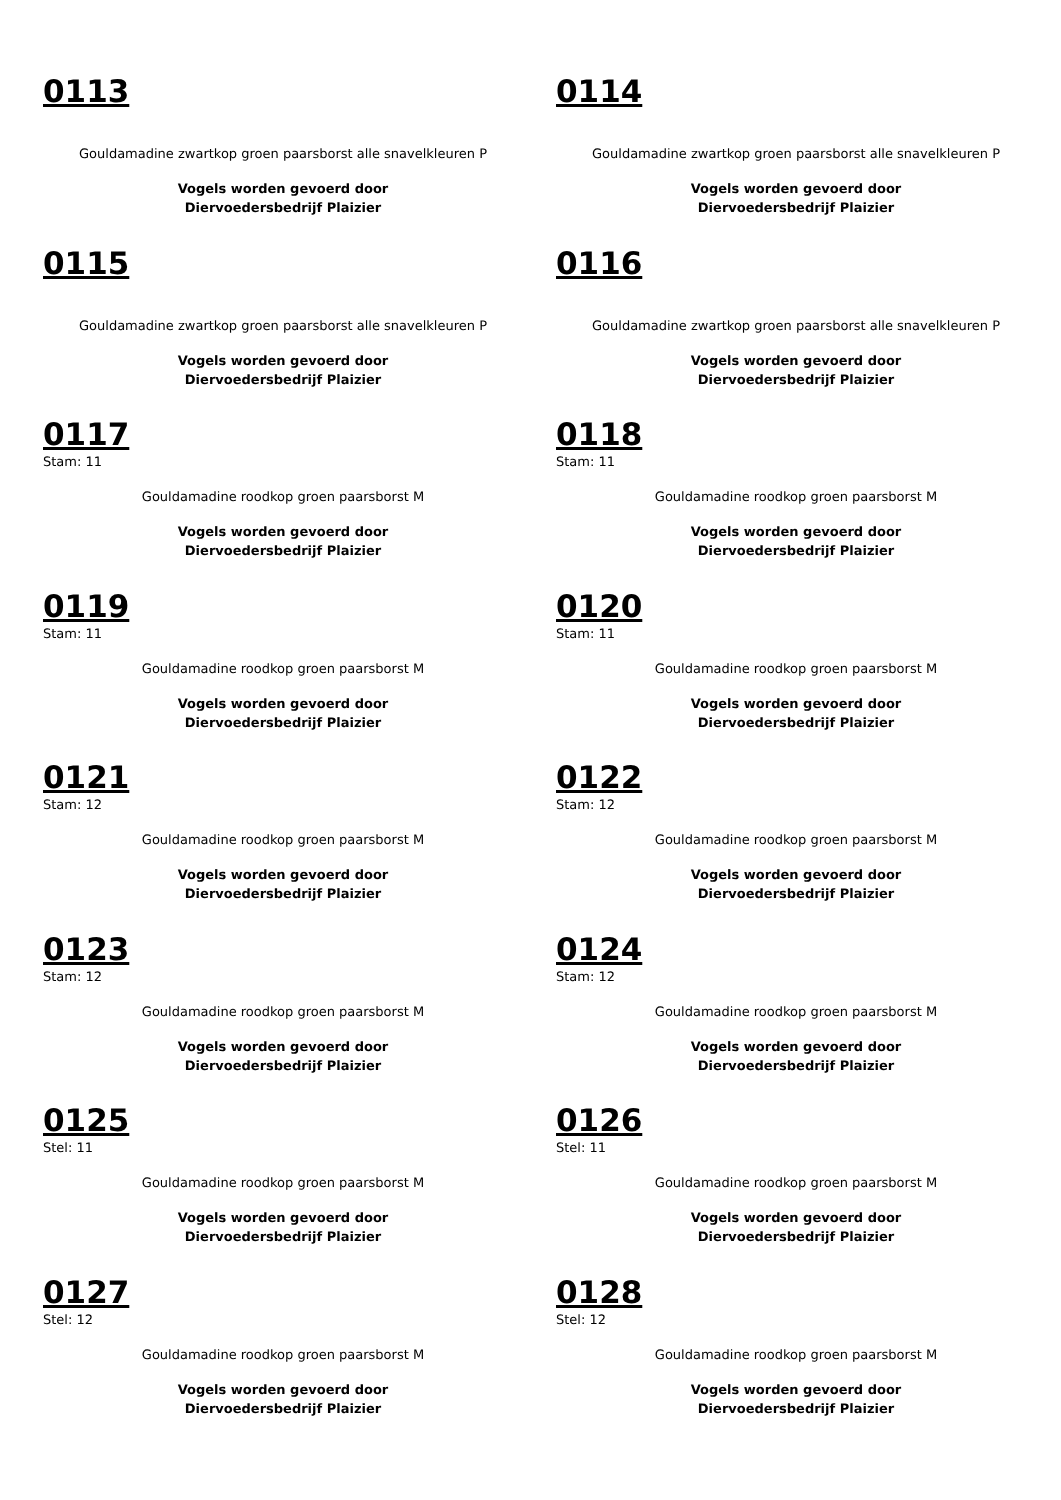0113
Gouldamadine zwartkop groen paarsborst alle snavelkleuren P
Vogels worden gevoerd door
Diervoedersbedrijf Plaizier
0114
Gouldamadine zwartkop groen paarsborst alle snavelkleuren P
Vogels worden gevoerd door
Diervoedersbedrijf Plaizier
0115
Gouldamadine zwartkop groen paarsborst alle snavelkleuren P
Vogels worden gevoerd door
Diervoedersbedrijf Plaizier
0116
Gouldamadine zwartkop groen paarsborst alle snavelkleuren P
Vogels worden gevoerd door
Diervoedersbedrijf Plaizier
0117
Stam: 11
Gouldamadine roodkop groen paarsborst M
Vogels worden gevoerd door
Diervoedersbedrijf Plaizier
0118
Stam: 11
Gouldamadine roodkop groen paarsborst M
Vogels worden gevoerd door
Diervoedersbedrijf Plaizier
0119
Stam: 11
Gouldamadine roodkop groen paarsborst M
Vogels worden gevoerd door
Diervoedersbedrijf Plaizier
0120
Stam: 11
Gouldamadine roodkop groen paarsborst M
Vogels worden gevoerd door
Diervoedersbedrijf Plaizier
0121
Stam: 12
Gouldamadine roodkop groen paarsborst M
Vogels worden gevoerd door
Diervoedersbedrijf Plaizier
0122
Stam: 12
Gouldamadine roodkop groen paarsborst M
Vogels worden gevoerd door
Diervoedersbedrijf Plaizier
0123
Stam: 12
Gouldamadine roodkop groen paarsborst M
Vogels worden gevoerd door
Diervoedersbedrijf Plaizier
0124
Stam: 12
Gouldamadine roodkop groen paarsborst M
Vogels worden gevoerd door
Diervoedersbedrijf Plaizier
0125
Stel: 11
Gouldamadine roodkop groen paarsborst M
Vogels worden gevoerd door
Diervoedersbedrijf Plaizier
0126
Stel: 11
Gouldamadine roodkop groen paarsborst M
Vogels worden gevoerd door
Diervoedersbedrijf Plaizier
0127
Stel: 12
Gouldamadine roodkop groen paarsborst M
Vogels worden gevoerd door
Diervoedersbedrijf Plaizier
0128
Stel: 12
Gouldamadine roodkop groen paarsborst M
Vogels worden gevoerd door
Diervoedersbedrijf Plaizier